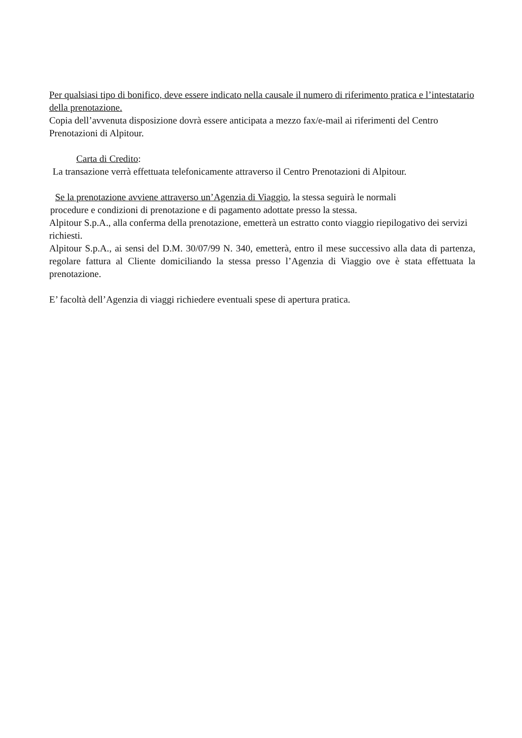Per qualsiasi tipo di bonifico, deve essere indicato nella causale il numero di riferimento pratica e l’intestatario della prenotazione.
Copia dell’avvenuta disposizione dovrà essere anticipata a mezzo fax/e-mail ai riferimenti del Centro Prenotazioni di Alpitour.
Carta di Credito:
La transazione verrà effettuata telefonicamente attraverso il Centro Prenotazioni di Alpitour.
Se la prenotazione avviene attraverso un’Agenzia di Viaggio, la stessa seguirà le normali
procedure e condizioni di prenotazione e di pagamento adottate presso la stessa.
Alpitour S.p.A., alla conferma della prenotazione, emetterà un estratto conto viaggio riepilogativo dei servizi richiesti.
Alpitour S.p.A., ai sensi del D.M. 30/07/99 N. 340, emetterà, entro il mese successivo alla data di partenza, regolare fattura al Cliente domiciliando la stessa presso l’Agenzia di Viaggio ove è stata effettuata la prenotazione.
E’ facoltà dell’Agenzia di viaggi richiedere eventuali spese di apertura pratica.